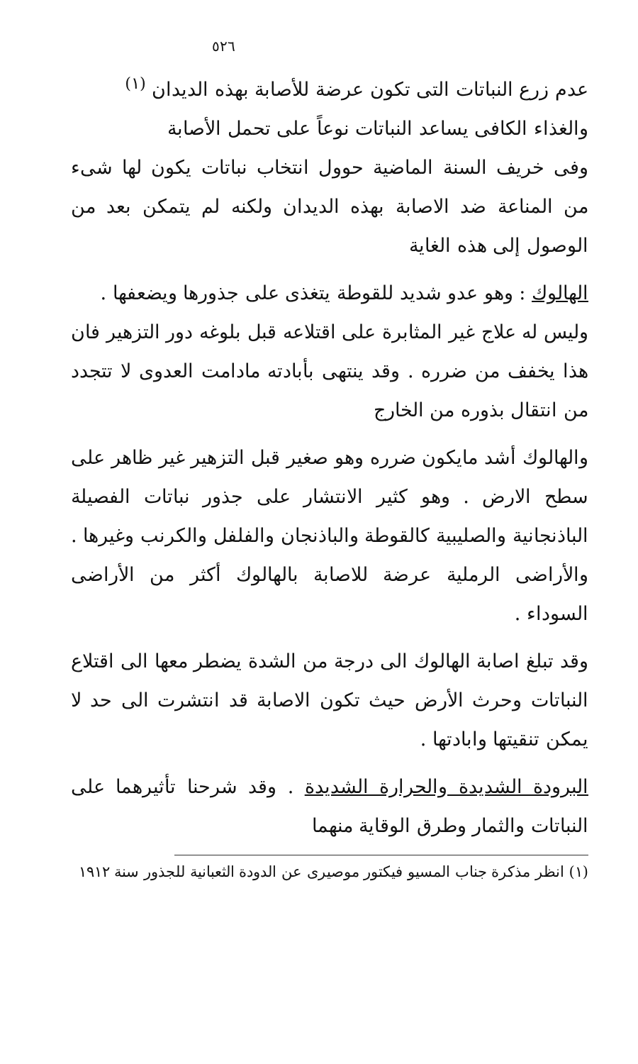٥٢٦
عدم زرع النباتات التى تكون عرضة للأصابة بهذه الديدان <sup>(١)</sup>
والغذاء الكافى يساعد النباتات نوعاً على تحمل الأصابة
وفى خريف السنة الماضية حوول انتخاب نباتات يكون لها شىء من المناعة ضد الاصابة بهذه الديدان ولكنه لم يتمكن بعد من الوصول إلى هذه الغاية
الهالوك : وهو عدو شديد للقوطة يتغذى على جذورها ويضعفها .
وليس له علاج غير المثابرة على اقتلاعه قبل بلوغه دور التزهير فان هذا يخفف من ضرره . وقد ينتهى بأبادته مادامت العدوى لا تتجدد من انتقال بذوره من الخارج
والهالوك أشد مايكون ضرره وهو صغير قبل التزهير غير ظاهر على سطح الارض . وهو كثير الانتشار على جذور نباتات الفصيلة الباذنجانية والصليبية كالقوطة والباذنجان والفلفل والكرنب وغيرها . والأراضى الرملية عرضة للاصابة بالهالوك أكثر من الأراضى السوداء .
وقد تبلغ اصابة الهالوك الى درجة من الشدة يضطر معها الى اقتلاع النباتات وحرث الأرض حيث تكون الاصابة قد انتشرت الى حد لا يمكن تنقيتها وابادتها .
البرودة الشديدة والحرارة الشديدة . وقد شرحنا تأثيرهما على النباتات والثمار وطرق الوقاية منهما
(١) انظر مذكرة جناب المسيو فيكتور موصيرى عن الدودة الثعبانية للجذور سنة ١٩١٢